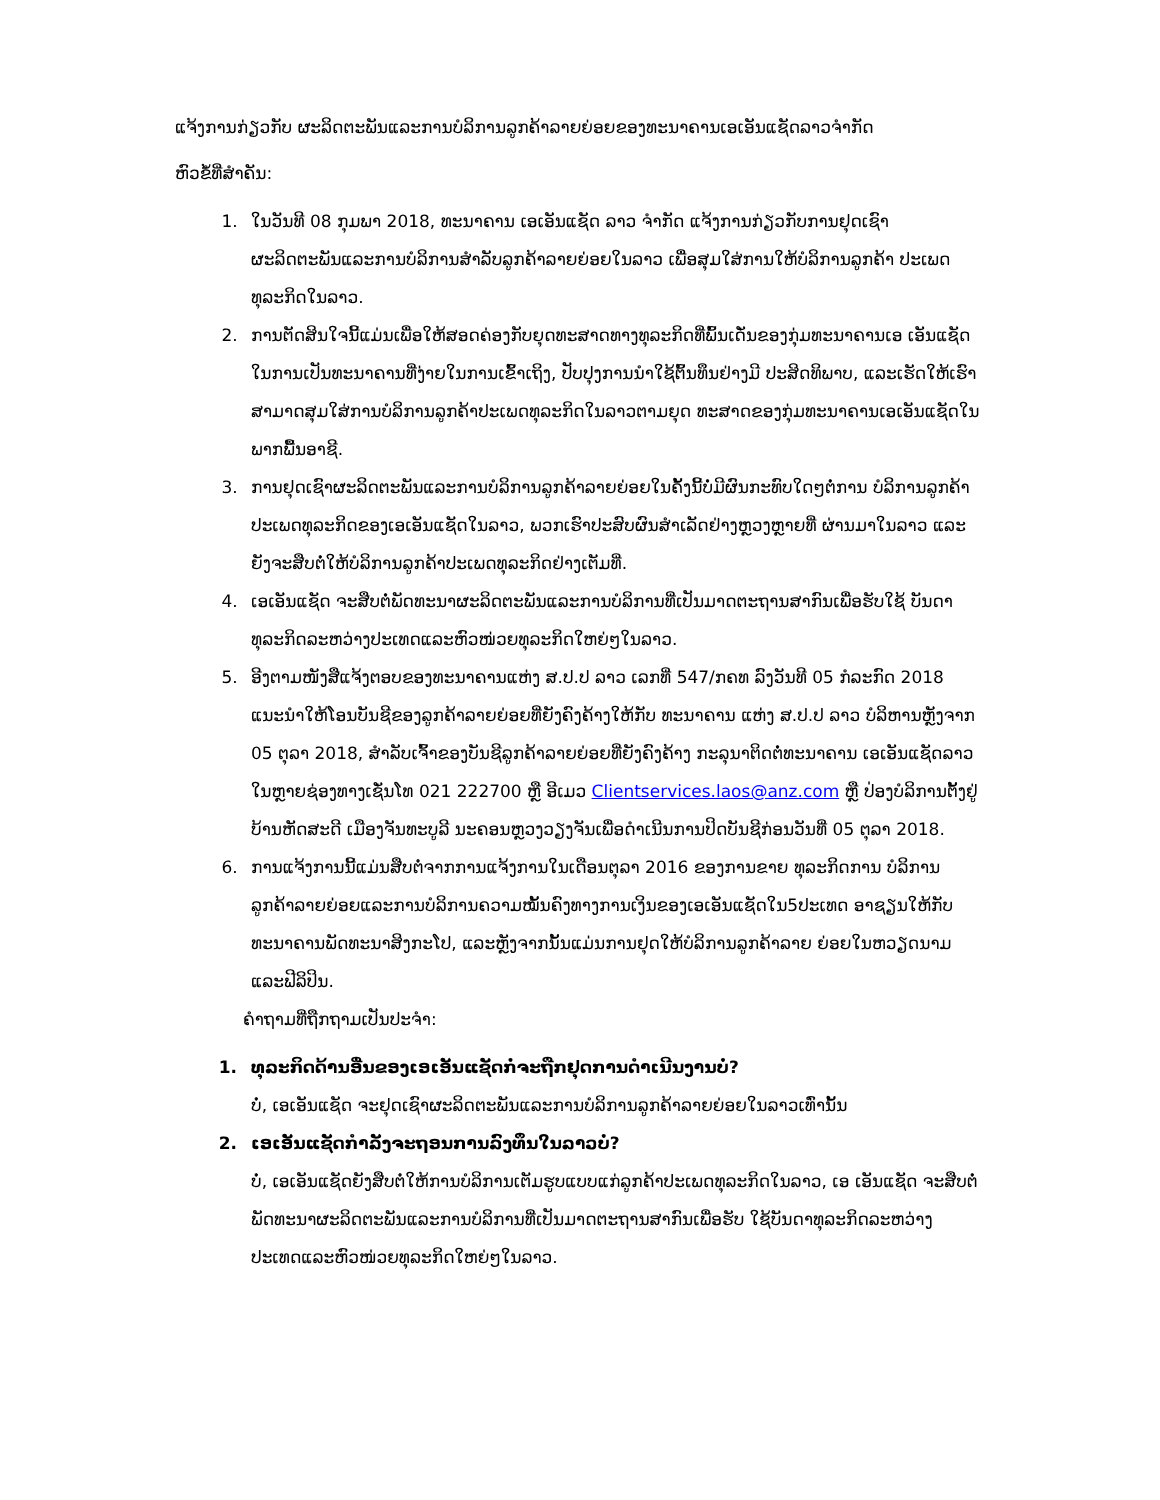ແຈ້ງການກ່ຽວກັບ ຜະລິດຕະພັນແລະການບໍລິການລູກຄ້າລາຍຍ່ອຍຂອງທະນາຄານເອເອັນແຊັດລາວຈຳກັດ
ຫົວຂໍ້ທີ່ສຳຄັນ:
1. ໃນວັນທີ 08 ກຸມພາ 2018, ທະນາຄານ ເອເອັນແຊັດ ລາວ ຈຳກັດ ແຈ້ງການກ່ຽວກັບການຢຸດເຊົາ ຜະລິດຕະພັນແລະການບໍລິການສຳລັບລູກຄ້າລາຍຍ່ອຍໃນລາວ ເພື່ອສຸມໃສ່ການໃຫ້ບໍລິການລູກຄ້າ ປະເພດທຸລະກິດໃນລາວ.
2. ການຕັດສິນໃຈນີ້ແມ່ນເພື່ອໃຫ້ສອດຄ່ອງກັບຍຸດທະສາດທາງທຸລະກິດທີ່ພົ້ນເດັ່ນຂອງກຸ່ມທະນາຄານເອ ເອັນແຊັດ ໃນການເປັນທະນາຄານທີ່ງ່າຍໃນການເຂົ້າເຖິງ, ປັບປຸງການນຳໃຊ້ຕົ້ນທຶນຢ່າງມີ ປະສິດທິພາບ, ແລະເຮັດໃຫ້ເຮົາສາມາດສຸມໃສ່ການບໍລິການລູກຄ້າປະເພດທຸລະກິດໃນລາວຕາມຍຸດ ທະສາດຂອງກຸ່ມທະນາຄານເອເອັນແຊັດໃນພາກພື້ນອາຊີ.
3. ການຢຸດເຊົາຜະລິດຕະພັນແລະການບໍລິການລູກຄ້າລາຍຍ່ອຍໃນຄັ້ງນີ້ບໍ່ມີຜົນກະທົບໃດໆຕໍ່ການ ບໍລິການລູກຄ້າປະເພດທຸລະກິດຂອງເອເອັນແຊັດໃນລາວ, ພວກເຮົາປະສົບຜົນສຳເລັດຢ່າງຫຼວງຫຼາຍທີ່ ຜ່ານມາໃນລາວ ແລະ ຍັງຈະສືບຕໍ່ໃຫ້ບໍລິການລູກຄ້າປະເພດທຸລະກິດຢ່າງເຕັມທີ່.
4. ເອເອັນແຊັດ ຈະສືບຕໍ່ພັດທະນາຜະລິດຕະພັນແລະການບໍລິການທີ່ເປັນມາດຕະຖານສາກົນເພື່ອຮັບໃຊ້ ບັນດາທຸລະກິດລະຫວ່າງປະເທດແລະຫົວໜ່ວຍທຸລະກິດໃຫຍ່ໆໃນລາວ.
5. ອີງຕາມໜັງສືແຈ້ງຕອບຂອງທະນາຄານແຫ່ງ ສ.ປ.ປ ລາວ ເລກທີ່ 547/ກຄທ ລົງວັນທີ 05 ກໍລະກົດ 2018 ແນະນຳໃຫ້ໂອນບັນຊີຂອງລູກຄ້າລາຍຍ່ອຍທີ່ຍັງຄົງຄ້າງໃຫ້ກັບ ທະນາຄານ ແຫ່ງ ສ.ປ.ປ ລາວ ບໍລິຫານຫຼັງຈາກ 05 ຕຸລາ 2018, ສຳລັບເຈົ້າຂອງບັນຊີລູກຄ້າລາຍຍ່ອຍທີ່ຍັງຄົງຄ້າງ ກະລຸນາຕິດຕໍ່ທະນາຄານ ເອເອັນແຊັດລາວໃນຫຼາຍຊ່ອງທາງເຊັ່ນໂທ 021 222700 ຫຼື ອີເມວ Clientservices.laos@anz.com ຫຼື ປ່ອງບໍລິການຕັ້ງຢູ່ບ້ານຫັດສະດີ ເມືອງຈັນທະບູລີ ນະຄອນຫຼວງວຽງຈັນເພື່ອດຳເນີນການປິດບັນຊີກ່ອນວັນທີ່ 05 ຕຸລາ 2018.
6. ການແຈ້ງການນີ້ແມ່ນສືບຕໍ່ຈາກການແຈ້ງການໃນເດືອນຕຸລາ 2016 ຂອງການຂາຍ ທຸລະກິດການ ບໍລິການລູກຄ້າລາຍຍ່ອຍແລະການບໍລິການຄວາມໝັ້ນຄົງທາງການເງິນຂອງເອເອັນແຊັດໃນ5ປະເທດ ອາຊຽນໃຫ້ກັບທະນາຄານພັດທະນາສິງກະໂປ, ແລະຫຼັງຈາກນັ້ນແມ່ນການຢຸດໃຫ້ບໍລິການລູກຄ້າລາຍ ຍ່ອຍໃນຫວຽດນາມແລະຟີລິປິນ.
ຄຳຖາມທີ່ຖືກຖາມເປັນປະຈຳ:
1. ທຸລະກິດດ້ານອື່ນຂອງເອເອັນແຊັດກໍ່ຈະຖືກຢຸດການດຳເນີນງານບໍ່?
ບໍ່, ເອເອັນແຊັດ ຈະຢຸດເຊົາຜະລິດຕະພັນແລະການບໍລິການລູກຄ້າລາຍຍ່ອຍໃນລາວເທົ່ານັ້ນ
2. ເອເອັນແຊັດກຳລັງຈະຖອນການລົງທຶນໃນລາວບໍ່?
ບໍ່, ເອເອັນແຊັດຍັງສືບຕໍ່ໃຫ້ການບໍລິການເຕັມຮູບແບບແກ່ລູກຄ້າປະເພດທຸລະກິດໃນລາວ, ເອ ເອັນແຊັດ ຈະສືບຕໍ່ພັດທະນາຜະລິດຕະພັນແລະການບໍລິການທີ່ເປັນມາດຕະຖານສາກົນເພື່ອຮັບ ໃຊ້ບັນດາທຸລະກິດລະຫວ່າງປະເທດແລະຫົວໜ່ວຍທຸລະກິດໃຫຍ່ໆໃນລາວ.